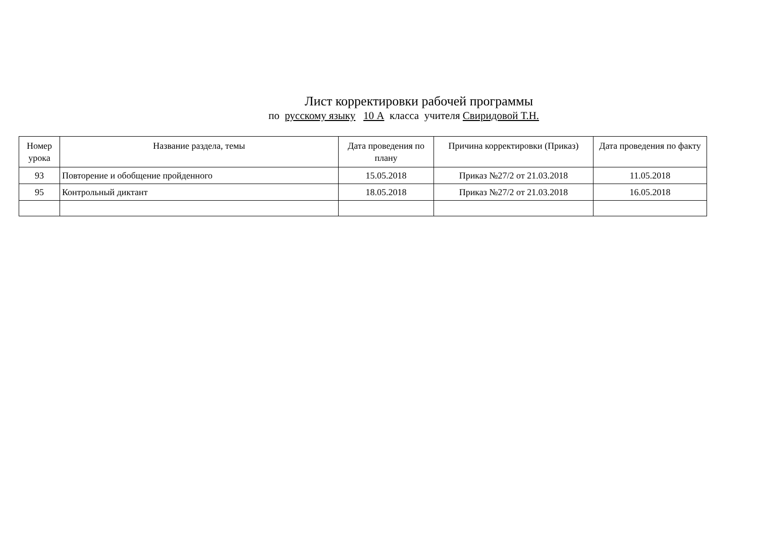Лист корректировки рабочей программы
по русскому языку 10 А класса учителя Свиридовой Т.Н.
| Номер урока | Название раздела, темы | Дата проведения по плану | Причина корректировки (Приказ) | Дата проведения по факту |
| --- | --- | --- | --- | --- |
| 93 | Повторение и обобщение пройденного | 15.05.2018 | Приказ №27/2 от 21.03.2018 | 11.05.2018 |
| 95 | Контрольный диктант | 18.05.2018 | Приказ №27/2 от 21.03.2018 | 16.05.2018 |